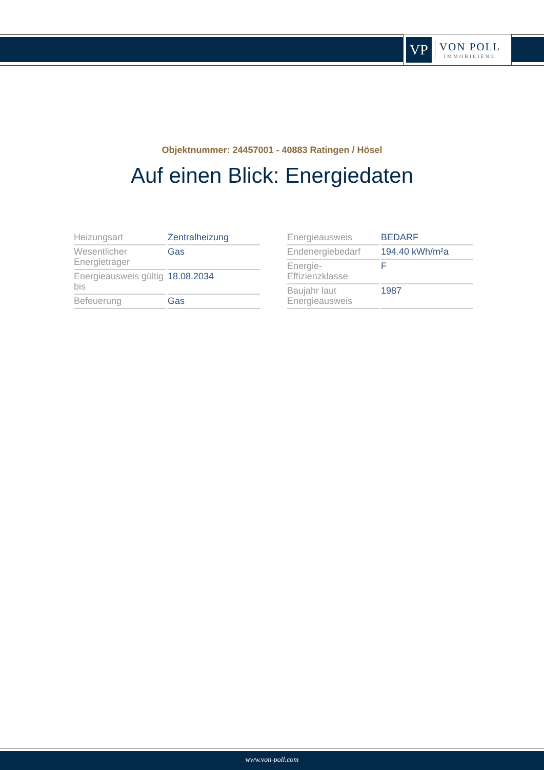VP
VON POLL
IMMOBILIEN®
Objektnummer: 24457001 - 40883 Ratingen / Hösel
Auf einen Blick: Energiedaten
| Heizungsart | Zentralheizung |
| Wesentlicher Energieträger | Gas |
| Energieausweis gültig bis | 18.08.2034 |
| Befeuerung | Gas |
| Energieausweis | BEDARF |
| Endenergiebedarf | 194.40 kWh/m²a |
| Energie-Effizienzklasse | F |
| Baujahr laut Energieausweis | 1987 |
www.von-poll.com